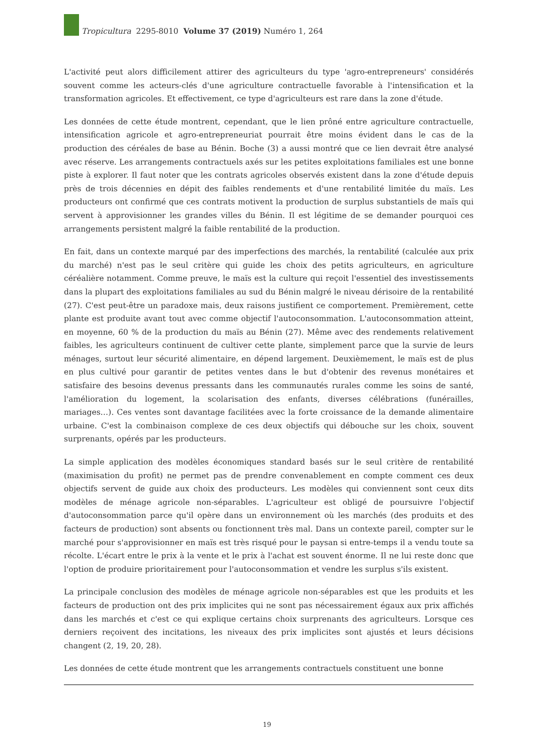Tropicultura 2295-8010 Volume 37 (2019) Numéro 1, 264
L'activité peut alors difficilement attirer des agriculteurs du type 'agro-entrepreneurs' considérés souvent comme les acteurs-clés d'une agriculture contractuelle favorable à l'intensification et la transformation agricoles. Et effectivement, ce type d'agriculteurs est rare dans la zone d'étude.
Les données de cette étude montrent, cependant, que le lien prôné entre agriculture contractuelle, intensification agricole et agro-entrepreneuriat pourrait être moins évident dans le cas de la production des céréales de base au Bénin. Boche (3) a aussi montré que ce lien devrait être analysé avec réserve. Les arrangements contractuels axés sur les petites exploitations familiales est une bonne piste à explorer. Il faut noter que les contrats agricoles observés existent dans la zone d'étude depuis près de trois décennies en dépit des faibles rendements et d'une rentabilité limitée du maïs. Les producteurs ont confirmé que ces contrats motivent la production de surplus substantiels de maïs qui servent à approvisionner les grandes villes du Bénin. Il est légitime de se demander pourquoi ces arrangements persistent malgré la faible rentabilité de la production.
En fait, dans un contexte marqué par des imperfections des marchés, la rentabilité (calculée aux prix du marché) n'est pas le seul critère qui guide les choix des petits agriculteurs, en agriculture céréalière notamment. Comme preuve, le maïs est la culture qui reçoit l'essentiel des investissements dans la plupart des exploitations familiales au sud du Bénin malgré le niveau dérisoire de la rentabilité (27). C'est peut-être un paradoxe mais, deux raisons justifient ce comportement. Premièrement, cette plante est produite avant tout avec comme objectif l'autoconsommation. L'autoconsommation atteint, en moyenne, 60 % de la production du maïs au Bénin (27). Même avec des rendements relativement faibles, les agriculteurs continuent de cultiver cette plante, simplement parce que la survie de leurs ménages, surtout leur sécurité alimentaire, en dépend largement. Deuxièmement, le maïs est de plus en plus cultivé pour garantir de petites ventes dans le but d'obtenir des revenus monétaires et satisfaire des besoins devenus pressants dans les communautés rurales comme les soins de santé, l'amélioration du logement, la scolarisation des enfants, diverses célébrations (funérailles, mariages…). Ces ventes sont davantage facilitées avec la forte croissance de la demande alimentaire urbaine. C'est la combinaison complexe de ces deux objectifs qui débouche sur les choix, souvent surprenants, opérés par les producteurs.
La simple application des modèles économiques standard basés sur le seul critère de rentabilité (maximisation du profit) ne permet pas de prendre convenablement en compte comment ces deux objectifs servent de guide aux choix des producteurs. Les modèles qui conviennent sont ceux dits modèles de ménage agricole non-séparables. L'agriculteur est obligé de poursuivre l'objectif d'autoconsommation parce qu'il opère dans un environnement où les marchés (des produits et des facteurs de production) sont absents ou fonctionnent très mal. Dans un contexte pareil, compter sur le marché pour s'approvisionner en maïs est très risqué pour le paysan si entre-temps il a vendu toute sa récolte. L'écart entre le prix à la vente et le prix à l'achat est souvent énorme. Il ne lui reste donc que l'option de produire prioritairement pour l'autoconsommation et vendre les surplus s'ils existent.
La principale conclusion des modèles de ménage agricole non-séparables est que les produits et les facteurs de production ont des prix implicites qui ne sont pas nécessairement égaux aux prix affichés dans les marchés et c'est ce qui explique certains choix surprenants des agriculteurs. Lorsque ces derniers reçoivent des incitations, les niveaux des prix implicites sont ajustés et leurs décisions changent (2, 19, 20, 28).
Les données de cette étude montrent que les arrangements contractuels constituent une bonne
19